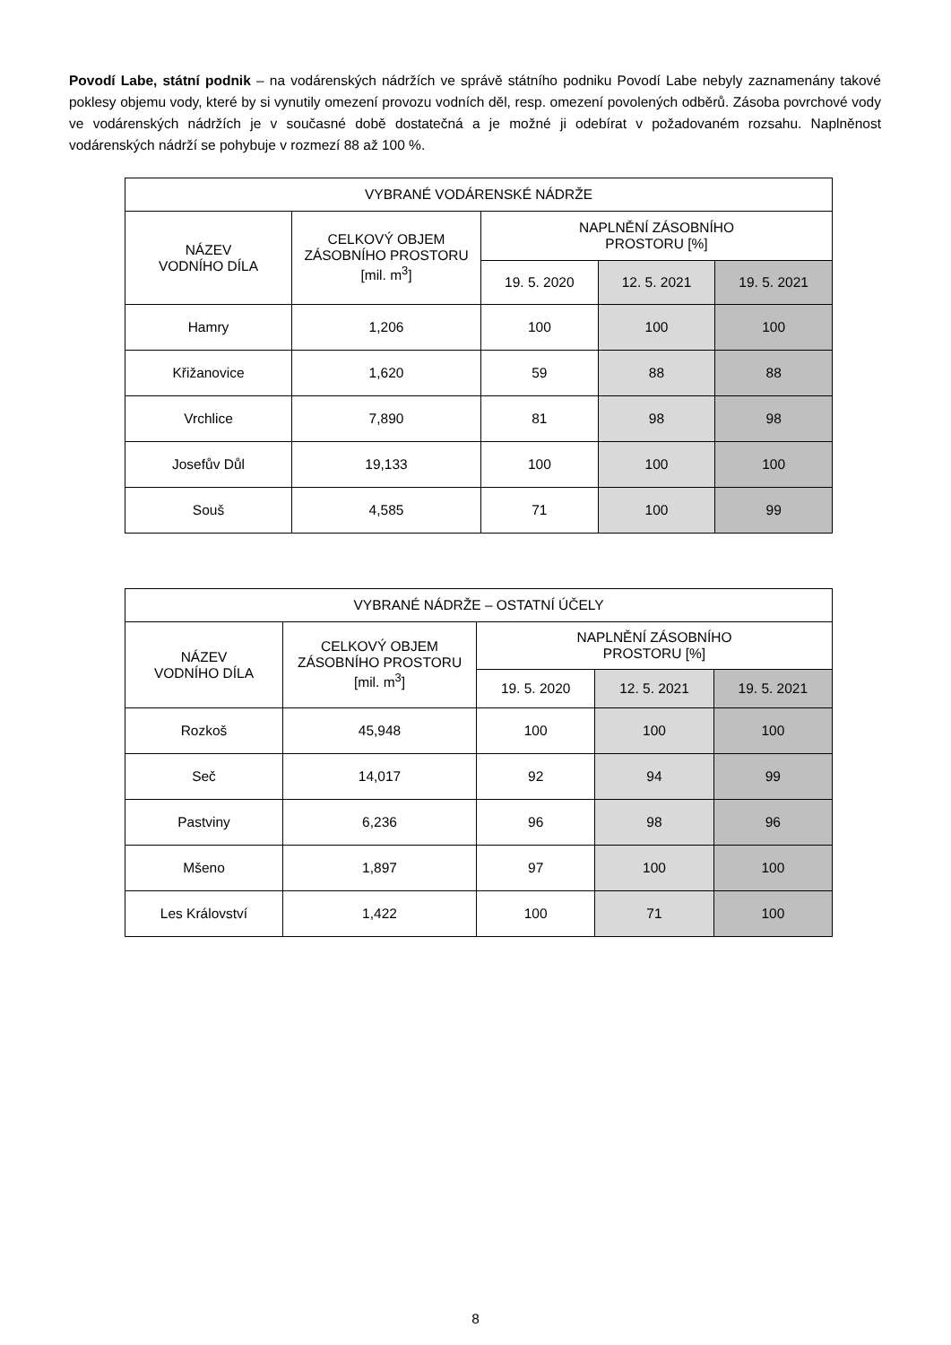Povodí Labe, státní podnik – na vodárenských nádržích ve správě státního podniku Povodí Labe nebyly zaznamenány takové poklesy objemu vody, které by si vynutily omezení provozu vodních děl, resp. omezení povolených odběrů. Zásoba povrchové vody ve vodárenských nádržích je v současné době dostatečná a je možné ji odebírat v požadovaném rozsahu. Naplněnost vodárenských nádrží se pohybuje v rozmezí 88 až 100 %.
| VYBRANÉ VODÁRENSKÉ NÁDRŽE | | | | |
| --- | --- | --- | --- | --- |
| NÁZEV VODNÍHO DÍLA | CELKOVÝ OBJEM ZÁSOBNÍHO PROSTORU [mil. m<sup>3</sup>] | NAPLNĚNÍ ZÁSOBNÍHO PROSTORU [%] | | |
| | | 19. 5. 2020 | 12. 5. 2021 | 19. 5. 2021 |
| Hamry | 1,206 | 100 | 100 | 100 |
| Křižanovice | 1,620 | 59 | 88 | 88 |
| Vrchlice | 7,890 | 81 | 98 | 98 |
| Josefův Důl | 19,133 | 100 | 100 | 100 |
| Souš | 4,585 | 71 | 100 | 99 |
| VYBRANÉ NÁDRŽE – OSTATNÍ ÚČELY | | | | |
| --- | --- | --- | --- | --- |
| NÁZEV VODNÍHO DÍLA | CELKOVÝ OBJEM ZÁSOBNÍHO PROSTORU [mil. m<sup>3</sup>] | NAPLNĚNÍ ZÁSOBNÍHO PROSTORU [%] | | |
| | | 19. 5. 2020 | 12. 5. 2021 | 19. 5. 2021 |
| Rozkoš | 45,948 | 100 | 100 | 100 |
| Seč | 14,017 | 92 | 94 | 99 |
| Pastviny | 6,236 | 96 | 98 | 96 |
| Mšeno | 1,897 | 97 | 100 | 100 |
| Les Království | 1,422 | 100 | 71 | 100 |
8